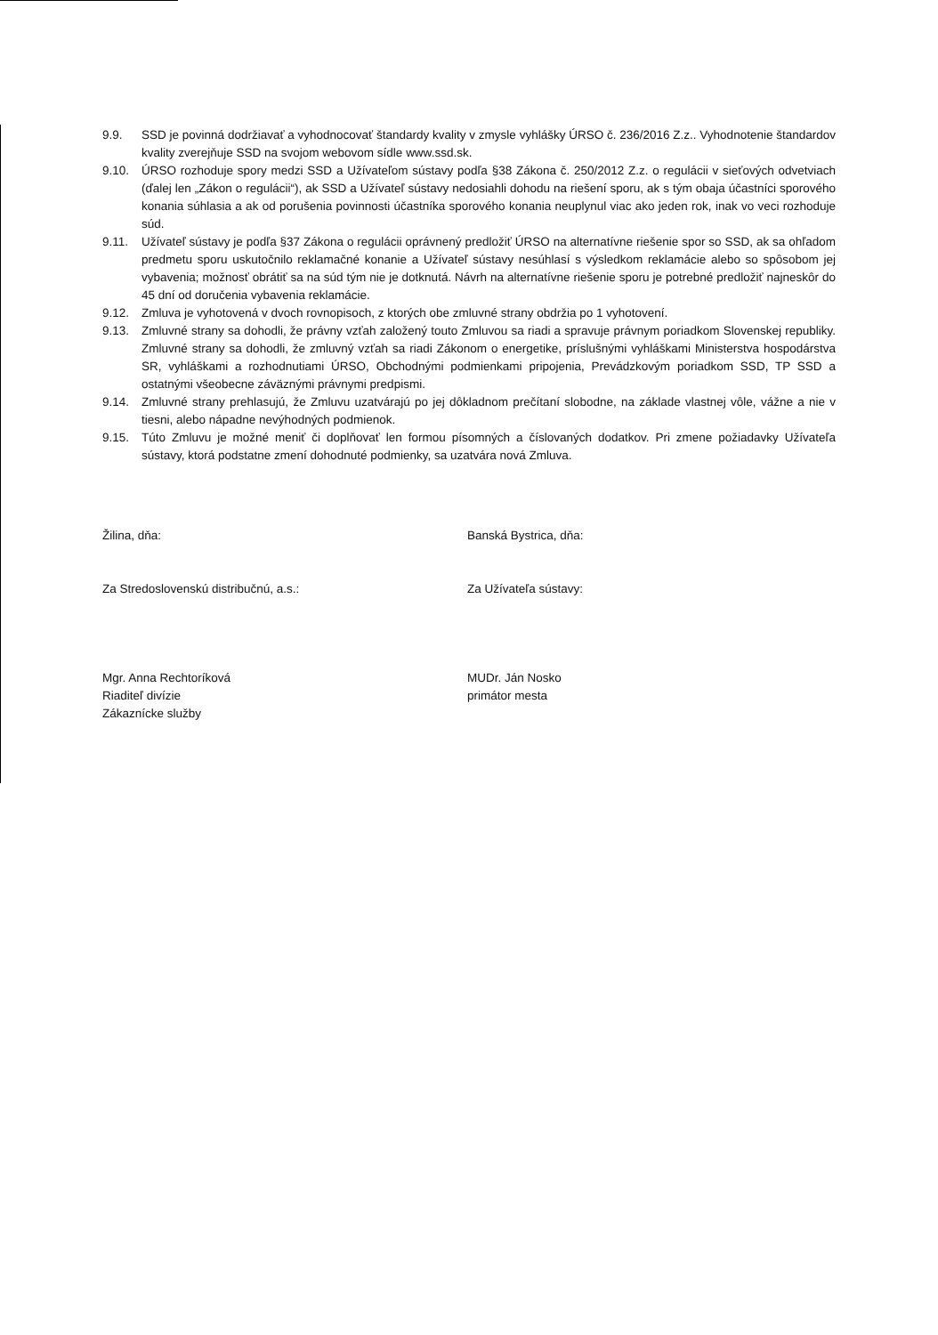9.9. SSD je povinná dodržiavať a vyhodnocovať štandardy kvality v zmysle vyhlášky ÚRSO č. 236/2016 Z.z.. Vyhodnotenie štandardov kvality zverejňuje SSD na svojom webovom sídle www.ssd.sk.
9.10. ÚRSO rozhoduje spory medzi SSD a Užívateľom sústavy podľa §38 Zákona č. 250/2012 Z.z. o regulácii v sieťových odvetviach (ďalej len „Zákon o regulácii“), ak SSD a Užívateľ sústavy nedosiahli dohodu na riešení sporu, ak s tým obaja účastníci sporového konania súhlasia a ak od porušenia povinnosti účastníka sporového konania neuplynul viac ako jeden rok, inak vo veci rozhoduje súd.
9.11. Užívateľ sústavy je podľa §37 Zákona o regulácii oprávnený predložiť ÚRSO na alternatívne riešenie spor so SSD, ak sa ohľadom predmetu sporu uskutočnilo reklamačné konanie a Užívateľ sústavy nesúhlasí s výsledkom reklamácie alebo so spôsobom jej vybavenia; možnosť obrátiť sa na súd tým nie je dotknutá. Návrh na alternatívne riešenie sporu je potrebné predložiť najneskôr do 45 dní od doručenia vybavenia reklamácie.
9.12. Zmluva je vyhotovená v dvoch rovnopisoch, z ktorých obe zmluvné strany obdržia po 1 vyhotovení.
9.13. Zmluvné strany sa dohodli, že právny vzťah založený touto Zmluvou sa riadi a spravuje právnym poriadkom Slovenskej republiky. Zmluvné strany sa dohodli, že zmluvný vzťah sa riadi Zákonom o energetike, príslušnými vyhláškami Ministerstva hospodárstva SR, vyhláškami a rozhodnutiami ÚRSO, Obchodnými podmienkami pripojenia, Prevádzkovým poriadkom SSD, TP SSD a ostatnými všeobecne záväznými právnymi predpismi.
9.14. Zmluvné strany prehlasujú, že Zmluvu uzatvárajú po jej dôkladnom prečítaní slobodne, na základe vlastnej vôle, vážne a nie v tiesni, alebo nápadne nevýhodných podmienok.
9.15. Túto Zmluvu je možné meniť či doplňovať len formou písomných a číslovaných dodatkov. Pri zmene požiadavky Užívateľa sústavy, ktorá podstatne zmení dohodnuté podmienky, sa uzatvára nová Zmluva.
Žilina, dňa:
Za Stredoslovenskú distribučnú, a.s.:
Mgr. Anna Rechtoríková
Riaditeľ divízie
Zákaznícke služby
Banská Bystrica, dňa:
Za Užívateľa sústavy:
MUDr. Ján Nosko
primátor mesta